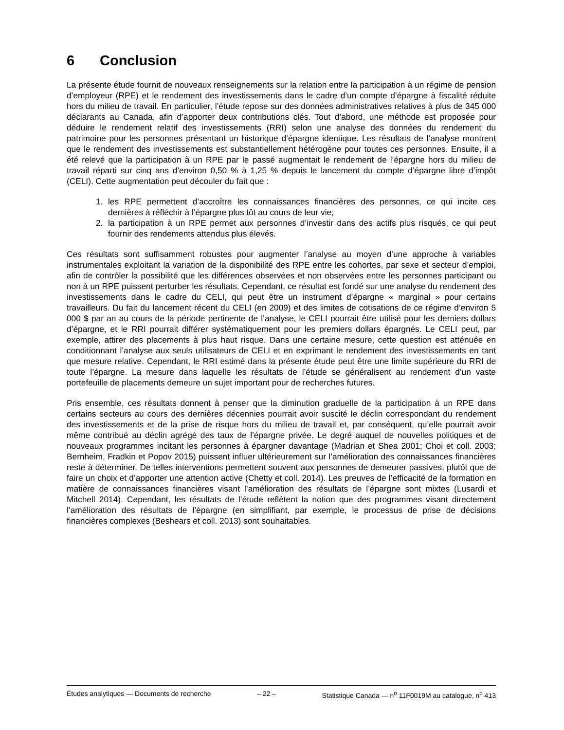6 Conclusion
La présente étude fournit de nouveaux renseignements sur la relation entre la participation à un régime de pension d’employeur (RPE) et le rendement des investissements dans le cadre d’un compte d’épargne à fiscalité réduite hors du milieu de travail. En particulier, l’étude repose sur des données administratives relatives à plus de 345 000 déclarants au Canada, afin d’apporter deux contributions clés. Tout d’abord, une méthode est proposée pour déduire le rendement relatif des investissements (RRI) selon une analyse des données du rendement du patrimoine pour les personnes présentant un historique d’épargne identique. Les résultats de l’analyse montrent que le rendement des investissements est substantiellement hétérogène pour toutes ces personnes. Ensuite, il a été relevé que la participation à un RPE par le passé augmentait le rendement de l’épargne hors du milieu de travail réparti sur cinq ans d’environ 0,50 % à 1,25 % depuis le lancement du compte d’épargne libre d’impôt (CELI). Cette augmentation peut découler du fait que :
1. les RPE permettent d’accroître les connaissances financières des personnes, ce qui incite ces dernières à réfléchir à l’épargne plus tôt au cours de leur vie;
2. la participation à un RPE permet aux personnes d’investir dans des actifs plus risqués, ce qui peut fournir des rendements attendus plus élevés.
Ces résultats sont suffisamment robustes pour augmenter l’analyse au moyen d’une approche à variables instrumentales exploitant la variation de la disponibilité des RPE entre les cohortes, par sexe et secteur d’emploi, afin de contrôler la possibilité que les différences observées et non observées entre les personnes participant ou non à un RPE puissent perturber les résultats. Cependant, ce résultat est fondé sur une analyse du rendement des investissements dans le cadre du CELI, qui peut être un instrument d’épargne « marginal » pour certains travailleurs. Du fait du lancement récent du CELI (en 2009) et des limites de cotisations de ce régime d’environ 5 000 $ par an au cours de la période pertinente de l’analyse, le CELI pourrait être utilisé pour les derniers dollars d’épargne, et le RRI pourrait différer systématiquement pour les premiers dollars épargnés. Le CELI peut, par exemple, attirer des placements à plus haut risque. Dans une certaine mesure, cette question est atténuée en conditionnant l’analyse aux seuls utilisateurs de CELI et en exprimant le rendement des investissements en tant que mesure relative. Cependant, le RRI estimé dans la présente étude peut être une limite supérieure du RRI de toute l’épargne. La mesure dans laquelle les résultats de l’étude se généralisent au rendement d’un vaste portefeuille de placements demeure un sujet important pour de recherches futures.
Pris ensemble, ces résultats donnent à penser que la diminution graduelle de la participation à un RPE dans certains secteurs au cours des dernières décennies pourrait avoir suscité le déclin correspondant du rendement des investissements et de la prise de risque hors du milieu de travail et, par conséquent, qu’elle pourrait avoir même contribué au déclin agrégé des taux de l’épargne privée. Le degré auquel de nouvelles politiques et de nouveaux programmes incitant les personnes à épargner davantage (Madrian et Shea 2001; Choi et coll. 2003; Bernheim, Fradkin et Popov 2015) puissent influer ultérieurement sur l’amélioration des connaissances financières reste à déterminer. De telles interventions permettent souvent aux personnes de demeurer passives, plutôt que de faire un choix et d’apporter une attention active (Chetty et coll. 2014). Les preuves de l’efficacité de la formation en matière de connaissances financières visant l’amélioration des résultats de l’épargne sont mixtes (Lusardi et Mitchell 2014). Cependant, les résultats de l’étude reflètent la notion que des programmes visant directement l’amélioration des résultats de l’épargne (en simplifiant, par exemple, le processus de prise de décisions financières complexes (Beshears et coll. 2013) sont souhaitables.
Études analytiques — Documents de recherche – 22 – Statistique Canada — n<sup>o</sup> 11F0019M au catalogue, n<sup>o</sup> 413